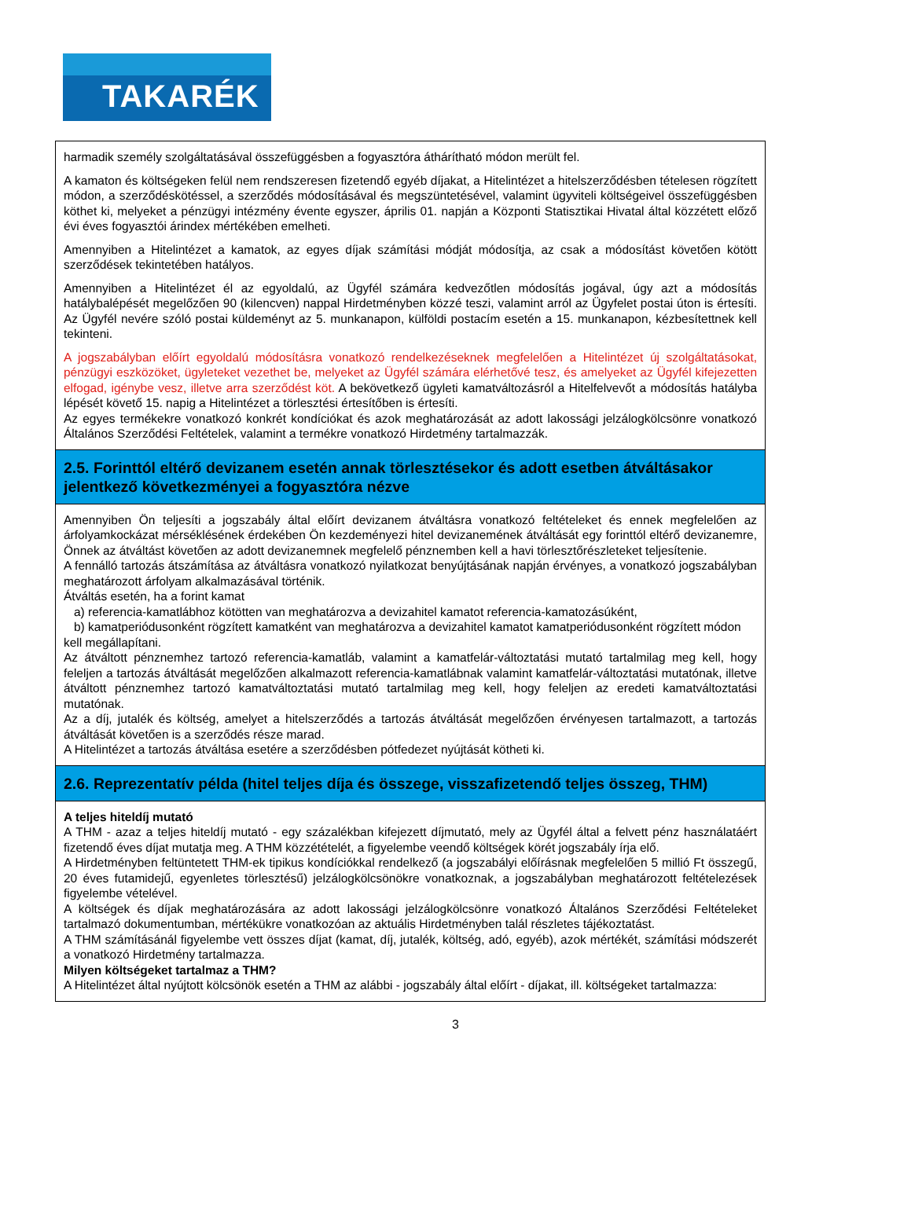TAKARÉK
harmadik személy szolgáltatásával összefüggésben a fogyasztóra áthárítható módon merült fel.
A kamaton és költségeken felül nem rendszeresen fizetendő egyéb díjakat, a Hitelintézet a hitelszerződésben tételesen rögzített módon, a szerződéskötéssel, a szerződés módosításával és megszüntetésével, valamint ügyviteli költségeivel összefüggésben köthet ki, melyeket a pénzügyi intézmény évente egyszer, április 01. napján a Központi Statisztikai Hivatal által közzétett előző évi éves fogyasztói árindex mértékében emelheti.
Amennyiben a Hitelintézet a kamatok, az egyes díjak számítási módját módosítja, az csak a módosítást követően kötött szerződések tekintetében hatályos.
Amennyiben a Hitelintézet él az egyoldalú, az Ügyfél számára kedvezőtlen módosítás jogával, úgy azt a módosítás hatálybalépését megelőzően 90 (kilencven) nappal Hirdetményben közzé teszi, valamint arról az Ügyfelet postai úton is értesíti. Az Ügyfél nevére szóló postai küldeményt az 5. munkanapon, külföldi postacím esetén a 15. munkanapon, kézbesítettnek kell tekinteni.
A jogszabályban előírt egyoldalú módosításra vonatkozó rendelkezéseknek megfelelően a Hitelintézet új szolgáltatásokat, pénzügyi eszközöket, ügyleteket vezethet be, melyeket az Ügyfél számára elérhetővé tesz, és amelyeket az Ügyfél kifejezetten elfogad, igénybe vesz, illetve arra szerződést köt. A bekövetkező ügyleti kamatváltozásról a Hitelfelvevőt a módosítás hatályba lépését követő 15. napig a Hitelintézet a törlesztési értesítőben is értesíti.
Az egyes termékekre vonatkozó konkrét kondíciókat és azok meghatározását az adott lakossági jelzálogkölcsönre vonatkozó Általános Szerződési Feltételek, valamint a termékre vonatkozó Hirdetmény tartalmazzák.
2.5. Forinttól eltérő devizanem esetén annak törlesztésekor és adott esetben átváltásakor jelentkező következményei a fogyasztóra nézve
Amennyiben Ön teljesíti a jogszabály által előírt devizanem átváltásra vonatkozó feltételeket és ennek megfelelően az árfolyamkockázat mérséklésének érdekében Ön kezdeményezi hitel devizanemének átváltását egy forinttól eltérő devizanemre, Önnek az átváltást követően az adott devizanemnek megfelelő pénznemben kell a havi törlesztőrészleteket teljesítenie.
A fennálló tartozás átszámítása az átváltásra vonatkozó nyilatkozat benyújtásának napján érvényes, a vonatkozó jogszabályban meghatározott árfolyam alkalmazásával történik.
Átváltás esetén, ha a forint kamat
a) referencia-kamatlábhoz kötötten van meghatározva a devizahitel kamatot referencia-kamatozásúként,
b) kamatperiódusonként rögzített kamatként van meghatározva a devizahitel kamatot kamatperiódusonként rögzített módon
kell megállapítani.
Az átváltott pénznemhez tartozó referencia-kamatláb, valamint a kamatfelár-változtatási mutató tartalmilag meg kell, hogy feleljen a tartozás átváltását megelőzően alkalmazott referencia-kamatlábnak valamint kamatfelár-változtatási mutatónak, illetve átváltott pénznemhez tartozó kamatváltoztatási mutató tartalmilag meg kell, hogy feleljen az eredeti kamatváltoztatási mutatónak.
Az a díj, jutalék és költség, amelyet a hitelszerződés a tartozás átváltását megelőzően érvényesen tartalmazott, a tartozás átváltását követően is a szerződés része marad.
A Hitelintézet a tartozás átváltása esetére a szerződésben pótfedezet nyújtását kötheti ki.
2.6. Reprezentatív példa (hitel teljes díja és összege, visszafizetendő teljes összeg, THM)
A teljes hiteldíj mutató
A THM - azaz a teljes hiteldíj mutató - egy százalékban kifejezett díjmutató, mely az Ügyfél által a felvett pénz használatáért fizetendő éves díjat mutatja meg. A THM közzétételét, a figyelembe veendő költségek körét jogszabály írja elő.
A Hirdetményben feltüntetett THM-ek tipikus kondíciókkal rendelkező (a jogszabályi előírásnak megfelelően 5 millió Ft összegű, 20 éves futamidejű, egyenletes törlesztésű) jelzálogkölcsönökre vonatkoznak, a jogszabályban meghatározott feltételezések figyelembe vételével.
A költségek és díjak meghatározására az adott lakossági jelzálogkölcsönre vonatkozó Általános Szerződési Feltételeket tartalmazó dokumentumban, mértékükre vonatkozóan az aktuális Hirdetményben talál részletes tájékoztatást.
A THM számításánál figyelembe vett összes díjat (kamat, díj, jutalék, költség, adó, egyéb), azok mértékét, számítási módszerét a vonatkozó Hirdetmény tartalmazza.
Milyen költségeket tartalmaz a THM?
A Hitelintézet által nyújtott kölcsönök esetén a THM az alábbi - jogszabály által előírt - díjakat, ill. költségeket tartalmazza:
3